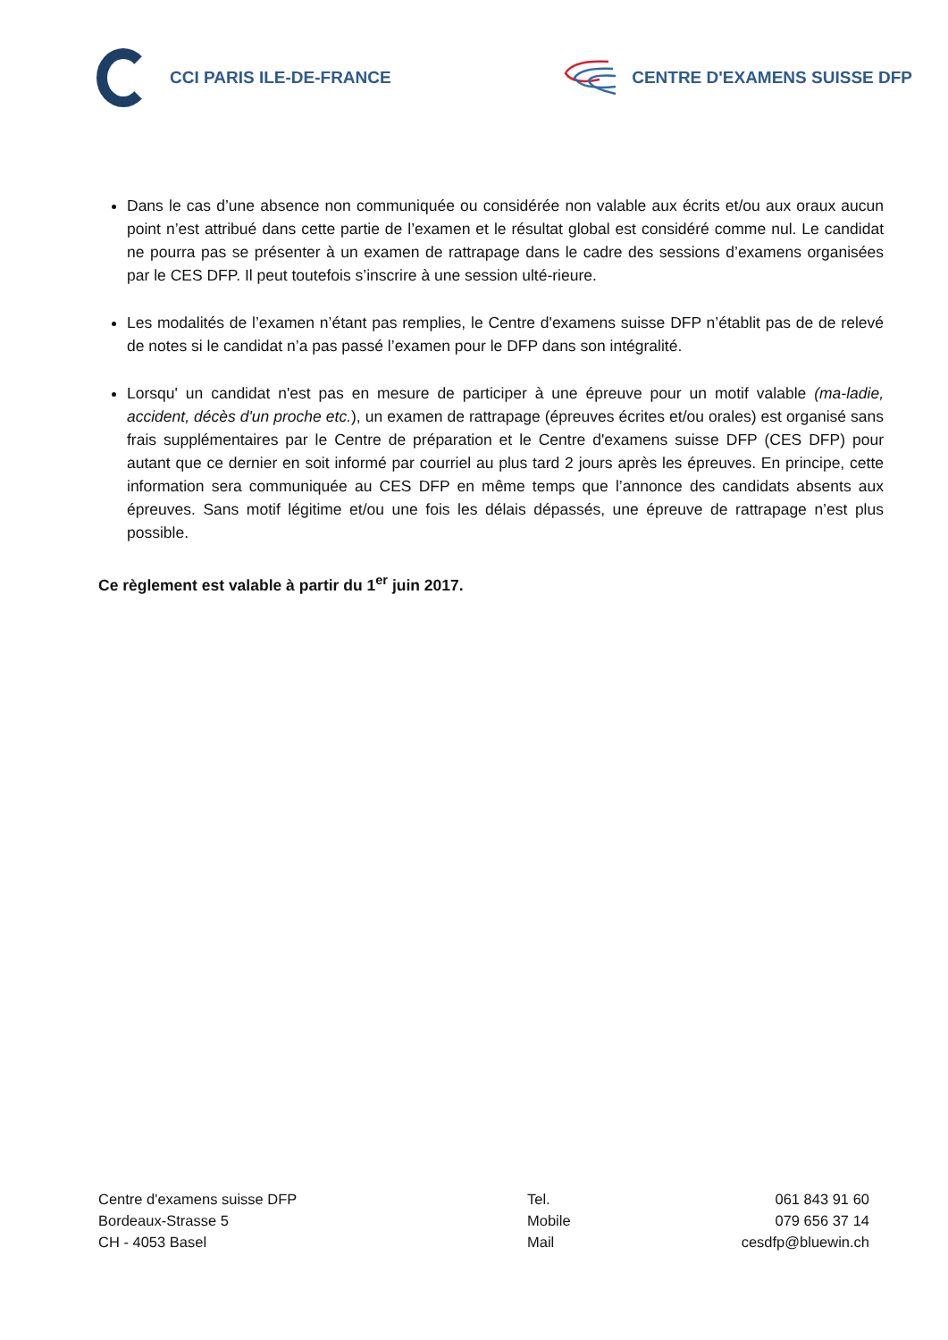CCI PARIS ILE-DE-FRANCE CENTRE D'EXAMENS SUISSE DFP
Dans le cas d’une absence non communiquée ou considérée non valable aux écrits et/ou aux oraux aucun point n’est attribué dans cette partie de l’examen et le résultat global est considéré comme nul. Le candidat ne pourra pas se présenter à un examen de rattrapage dans le cadre des sessions d’examens organisées par le CES DFP. Il peut toutefois s’inscrire à une session ulté-rieure.
Les modalités de l’examen n’étant pas remplies, le Centre d'examens suisse DFP n’établit pas de de relevé de notes si le candidat n’a pas passé l’examen pour le DFP dans son intégralité.
Lorsqu' un candidat n'est pas en mesure de participer à une épreuve pour un motif valable (ma-ladie, accident, décès d'un proche etc.), un examen de rattrapage (épreuves écrites et/ou orales) est organisé sans frais supplémentaires par le Centre de préparation et le Centre d'examens suisse DFP (CES DFP) pour autant que ce dernier en soit informé par courriel au plus tard 2 jours après les épreuves. En principe, cette information sera communiquée au CES DFP en même temps que l’annonce des candidats absents aux épreuves. Sans motif légitime et/ou une fois les délais dépassés, une épreuve de rattrapage n’est plus possible.
Ce règlement est valable à partir du 1<sup>er</sup> juin 2017.
Centre d'examens suisse DFP
Bordeaux-Strasse 5
CH - 4053 Basel
Tel.
Mobile
Mail
061 843 91 60
079 656 37 14
cesdfp@bluewin.ch